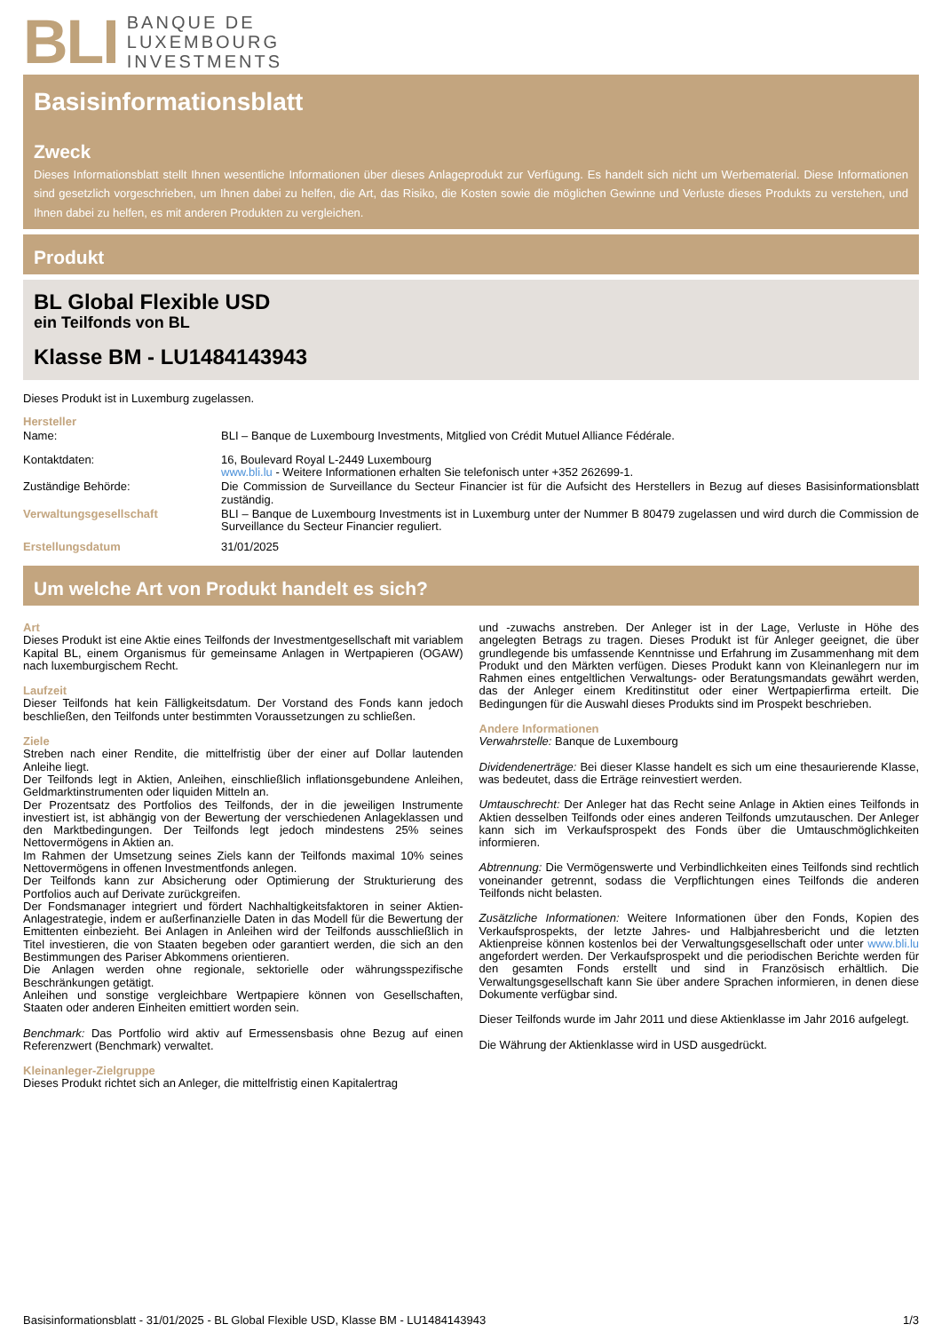BLI
BANQUE DE
LUXEMBOURG
INVESTMENTS
Basisinformationsblatt
Zweck
Dieses Informationsblatt stellt Ihnen wesentliche Informationen über dieses Anlageprodukt zur Verfügung. Es handelt sich nicht um Werbematerial. Diese Informationen sind gesetzlich vorgeschrieben, um Ihnen dabei zu helfen, die Art, das Risiko, die Kosten sowie die möglichen Gewinne und Verluste dieses Produkts zu verstehen, und Ihnen dabei zu helfen, es mit anderen Produkten zu vergleichen.
Produkt
BL Global Flexible USD
ein Teilfonds von BL
Klasse BM - LU1484143943
Dieses Produkt ist in Luxemburg zugelassen.
Hersteller
Name: BLI – Banque de Luxembourg Investments, Mitglied von Crédit Mutuel Alliance Fédérale.
Kontaktdaten: 16, Boulevard Royal L-2449 Luxembourg
www.bli.lu - Weitere Informationen erhalten Sie telefonisch unter +352 262699-1.
Zuständige Behörde: Die Commission de Surveillance du Secteur Financier ist für die Aufsicht des Herstellers in Bezug auf dieses Basisinformationsblatt zuständig.
Verwaltungsgesellschaft BLI – Banque de Luxembourg Investments ist in Luxemburg unter der Nummer B 80479 zugelassen und wird durch die Commission de Surveillance du Secteur Financier reguliert.
Erstellungsdatum 31/01/2025
Um welche Art von Produkt handelt es sich?
Art
Dieses Produkt ist eine Aktie eines Teilfonds der Investmentgesellschaft mit variablem Kapital BL, einem Organismus für gemeinsame Anlagen in Wertpapieren (OGAW) nach luxemburgischem Recht.
Laufzeit
Dieser Teilfonds hat kein Fälligkeitsdatum. Der Vorstand des Fonds kann jedoch beschließen, den Teilfonds unter bestimmten Voraussetzungen zu schließen.
Ziele
Streben nach einer Rendite, die mittelfristig über der einer auf Dollar lautenden Anleihe liegt.
Der Teilfonds legt in Aktien, Anleihen, einschließlich inflationsgebundene Anleihen, Geldmarktinstrumenten oder liquiden Mitteln an.
Der Prozentsatz des Portfolios des Teilfonds, der in die jeweiligen Instrumente investiert ist, ist abhängig von der Bewertung der verschiedenen Anlageklassen und den Marktbedingungen. Der Teilfonds legt jedoch mindestens 25% seines Nettovermögens in Aktien an.
Im Rahmen der Umsetzung seines Ziels kann der Teilfonds maximal 10% seines Nettovermögens in offenen Investmentfonds anlegen.
Der Teilfonds kann zur Absicherung oder Optimierung der Strukturierung des Portfolios auch auf Derivate zurückgreifen.
Der Fondsmanager integriert und fördert Nachhaltigkeitsfaktoren in seiner Aktien-Anlagestrategie, indem er außerfinanzielle Daten in das Modell für die Bewertung der Emittenten einbezieht. Bei Anlagen in Anleihen wird der Teilfonds ausschließlich in Titel investieren, die von Staaten begeben oder garantiert werden, die sich an den Bestimmungen des Pariser Abkommens orientieren.
Die Anlagen werden ohne regionale, sektorielle oder währungsspezifische Beschränkungen getätigt.
Anleihen und sonstige vergleichbare Wertpapiere können von Gesellschaften, Staaten oder anderen Einheiten emittiert worden sein.
Benchmark: Das Portfolio wird aktiv auf Ermessensbasis ohne Bezug auf einen Referenzwert (Benchmark) verwaltet.
Kleinanleger-Zielgruppe
Dieses Produkt richtet sich an Anleger, die mittelfristig einen Kapitalertrag
und -zuwachs anstreben. Der Anleger ist in der Lage, Verluste in Höhe des angelegten Betrags zu tragen. Dieses Produkt ist für Anleger geeignet, die über grundlegende bis umfassende Kenntnisse und Erfahrung im Zusammenhang mit dem Produkt und den Märkten verfügen. Dieses Produkt kann von Kleinanlegern nur im Rahmen eines entgeltlichen Verwaltungs- oder Beratungsmandats gewährt werden, das der Anleger einem Kreditinstitut oder einer Wertpapierfirma erteilt. Die Bedingungen für die Auswahl dieses Produkts sind im Prospekt beschrieben.
Andere Informationen
Verwahrstelle: Banque de Luxembourg
Dividendenerträge: Bei dieser Klasse handelt es sich um eine thesaurierende Klasse, was bedeutet, dass die Erträge reinvestiert werden.
Umtauschrecht: Der Anleger hat das Recht seine Anlage in Aktien eines Teilfonds in Aktien desselben Teilfonds oder eines anderen Teilfonds umzutauschen. Der Anleger kann sich im Verkaufsprospekt des Fonds über die Umtauschmöglichkeiten informieren.
Abtrennung: Die Vermögenswerte und Verbindlichkeiten eines Teilfonds sind rechtlich voneinander getrennt, sodass die Verpflichtungen eines Teilfonds die anderen Teilfonds nicht belasten.
Zusätzliche Informationen: Weitere Informationen über den Fonds, Kopien des Verkaufsprospekts, der letzte Jahres- und Halbjahresbericht und die letzten Aktienpreise können kostenlos bei der Verwaltungsgesellschaft oder unter www.bli.lu angefordert werden. Der Verkaufsprospekt und die periodischen Berichte werden für den gesamten Fonds erstellt und sind in Französisch erhältlich. Die Verwaltungsgesellschaft kann Sie über andere Sprachen informieren, in denen diese Dokumente verfügbar sind.
Dieser Teilfonds wurde im Jahr 2011 und diese Aktienklasse im Jahr 2016 aufgelegt.
Die Währung der Aktienklasse wird in USD ausgedrückt.
Basisinformationsblatt - 31/01/2025 - BL Global Flexible USD, Klasse BM - LU1484143943 1/3